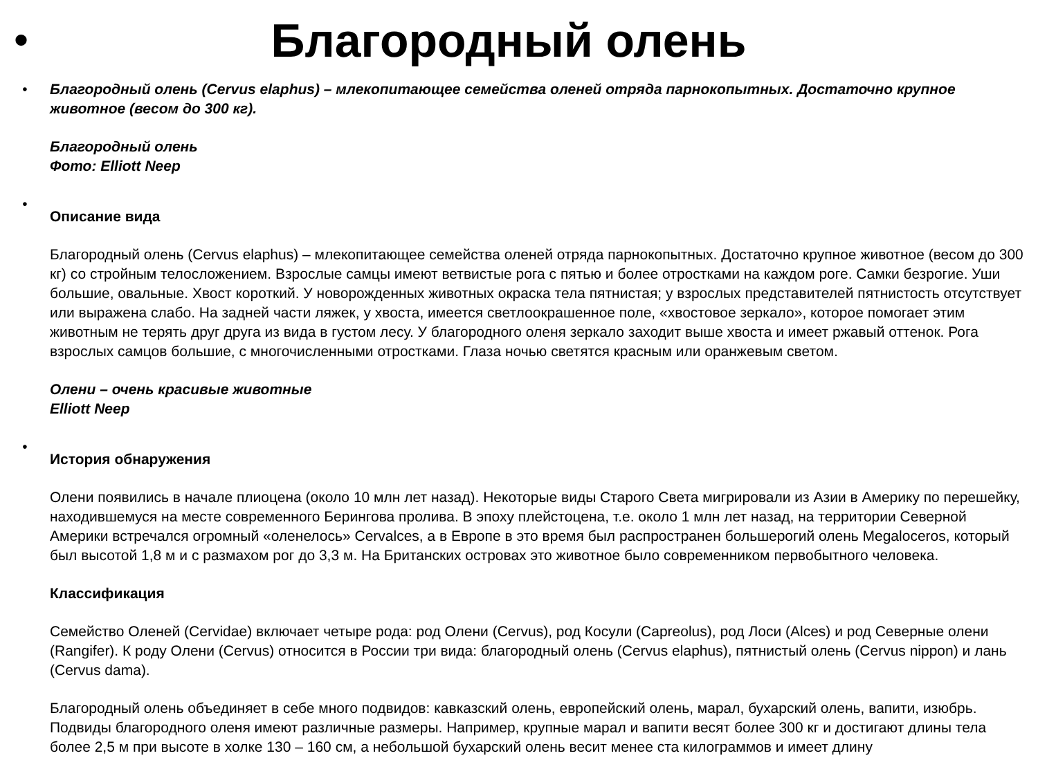• Благородный олень
• Благородный олень (Cervus elaphus) – млекопитающее семейства оленей отряда парнокопытных. Достаточно крупное животное (весом до 300 кг).
Благородный олень
Фото: Elliott Neep
• Описание вида
Благородный олень (Cervus elaphus) – млекопитающее семейства оленей отряда парнокопытных. Достаточно крупное животное (весом до 300 кг) со стройным телосложением. Взрослые самцы имеют ветвистые рога с пятью и более отростками на каждом роге. Самки безрогие. Уши большие, овальные. Хвост короткий. У новорожденных животных окраска тела пятнистая; у взрослых представителей пятнистость отсутствует или выражена слабо. На задней части ляжек, у хвоста, имеется светлоокрашенное поле, «хвостовое зеркало», которое помогает этим животным не терять друг друга из вида в густом лесу. У благородного оленя зеркало заходит выше хвоста и имеет ржавый оттенок. Рога взрослых самцов большие, с многочисленными отростками. Глаза ночью светятся красным или оранжевым светом.
Олени – очень красивые животные
Elliott Neep
• История обнаружения
Олени появились в начале плиоцена (около 10 млн лет назад). Некоторые виды Старого Света мигрировали из Азии в Америку по перешейку, находившемуся на месте современного Берингова пролива. В эпоху плейстоцена, т.е. около 1 млн лет назад, на территории Северной Америки встречался огромный «оленелось» Cervalces, а в Европе в это время был распространен большерогий олень Megaloceros, который был высотой 1,8 м и с размахом рог до 3,3 м. На Британских островах это животное было современником первобытного человека.
Классификация
Семейство Оленей (Cervidae) включает четыре рода: род Олени (Cervus), род Косули (Capreolus), род Лоси (Alces) и род Северные олени (Rangifer). К роду Олени (Cervus) относится в России три вида: благородный олень (Cervus elaphus), пятнистый олень (Cervus nippon) и лань (Cervus dama).
Благородный олень объединяет в себе много подвидов: кавказский олень, европейский олень, марал, бухарский олень, вапити, изюбрь. Подвиды благородного оленя имеют различные размеры. Например, крупные марал и вапити весят более 300 кг и достигают длины тела более 2,5 м при высоте в холке 130 – 160 см, а небольшой бухарский олень весит менее ста килограммов и имеет длину